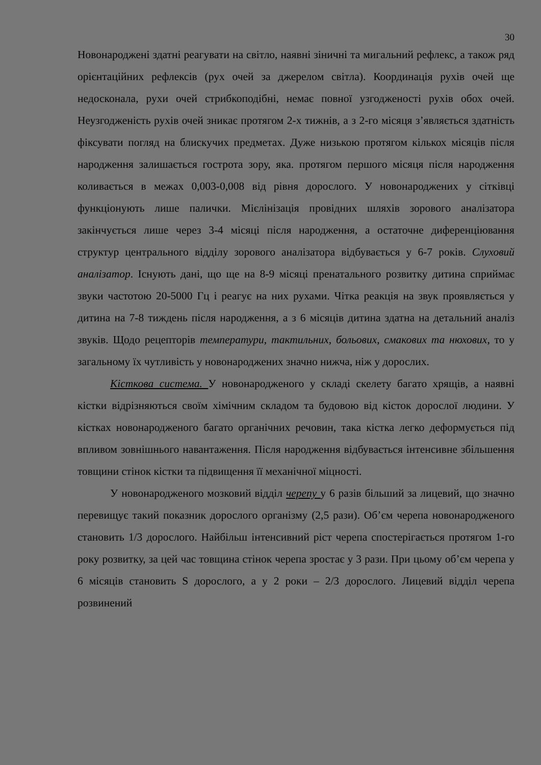30
Новонароджені здатні реагувати на світло, наявні зіничні та мигальний рефлекс, а також ряд орієнтаційних рефлексів (рух очей за джерелом світла). Координація рухів очей ще недосконала, рухи очей стрибкоподібні, немає повної узгодженості рухів обох очей. Неузгодженість рухів очей зникає протягом 2-х тижнів, а з 2-го місяця з’являється здатність фіксувати погляд на блискучих предметах. Дуже низькою протягом кількох місяців після народження залишається гострота зору, яка. протягом першого місяця після народження коливається в межах 0,003-0,008 від рівня дорослого. У новонароджених у сітківці функціонують лише палички. Мієлінізація провідних шляхів зорового аналізатора закінчується лише через 3-4 місяці після народження, а остаточне диференціювання структур центрального відділу зорового аналізатора відбувається у 6-7 років. Слуховий аналізатор. Існують дані, що ще на 8-9 місяці пренатального розвитку дитина сприймає звуки частотою 20-5000 Гц і реагує на них рухами. Чітка реакція на звук проявляється у дитина на 7-8 тиждень після народження, а з 6 місяців дитина здатна на детальний аналіз звуків. Щодо рецепторів температури, тактильних, больових, смакових та нюхових, то у загальному їх чутливість у новонароджених значно нижча, ніж у дорослих.
Кісткова система. У новонародженого у складі скелету багато хрящів, а наявні кістки відрізняються своїм хімічним складом та будовою від кісток дорослої людини. У кістках новонародженого багато органічних речовин, така кістка легко деформується під впливом зовнішнього навантаження. Після народження відбувається інтенсивне збільшення товщини стінок кістки та підвищення її механічної міцності.
У новонародженого мозковий відділ черепу у 6 разів більший за лицевий, що значно перевищує такий показник дорослого організму (2,5 рази). Об’єм черепа новонародженого становить 1/3 дорослого. Найбільш інтенсивний ріст черепа спостерігається протягом 1-го року розвитку, за цей час товщина стінок черепа зростає у 3 рази. При цьому об’єм черепа у 6 місяців становить S дорослого, а у 2 роки – 2/3 дорослого. Лицевий відділ черепа розвинений